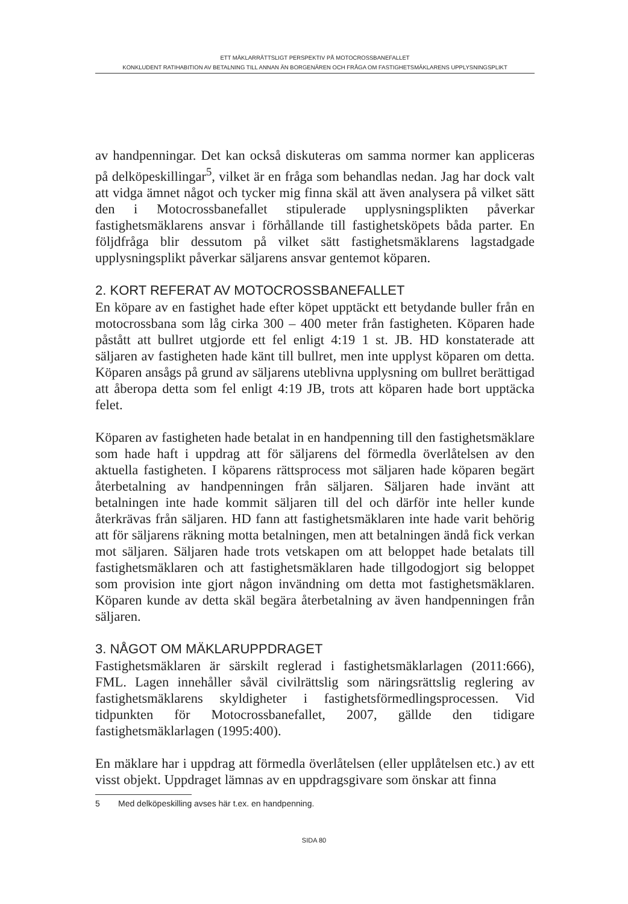ETT MÄKLARRÄTTSLIGT PERSPEKTIV PÅ MOTOCROSSBANEFALLET
KONKLUDENT RATIHABITION AV BETALNING TILL ANNAN ÄN BORGENÄREN OCH FRÅGA OM FASTIGHETSMÄKLARENS UPPLYSNINGSPLIKT
av handpenningar. Det kan också diskuteras om samma normer kan appliceras på delköpeskillingar<sup>5</sup>, vilket är en fråga som behandlas nedan. Jag har dock valt att vidga ämnet något och tycker mig finna skäl att även analysera på vilket sätt den i Motocrossbanefallet stipulerade upplysningsplikten påverkar fastighetsmäklarens ansvar i förhållande till fastighetsköpets båda parter. En följdfråga blir dessutom på vilket sätt fastighetsmäklarens lagstadgade upplysningsplikt påverkar säljarens ansvar gentemot köparen.
2. KORT REFERAT AV MOTOCROSSBANEFALLET
En köpare av en fastighet hade efter köpet upptäckt ett betydande buller från en motocrossbana som låg cirka 300 – 400 meter från fastigheten. Köparen hade påstått att bullret utgjorde ett fel enligt 4:19 1 st. JB. HD konstaterade att säljaren av fastigheten hade känt till bullret, men inte upplyst köparen om detta. Köparen ansågs på grund av säljarens uteblivna upplysning om bullret berättigad att åberopa detta som fel enligt 4:19 JB, trots att köparen hade bort upptäcka felet.
Köparen av fastigheten hade betalat in en handpenning till den fastighetsmäklare som hade haft i uppdrag att för säljarens del förmedla överlåtelsen av den aktuella fastigheten. I köparens rättsprocess mot säljaren hade köparen begärt återbetalning av handpenningen från säljaren. Säljaren hade invänt att betalningen inte hade kommit säljaren till del och därför inte heller kunde återkrävas från säljaren. HD fann att fastighetsmäklaren inte hade varit behörig att för säljarens räkning motta betalningen, men att betalningen ändå fick verkan mot säljaren. Säljaren hade trots vetskapen om att beloppet hade betalats till fastighetsmäklaren och att fastighetsmäklaren hade tillgodogjort sig beloppet som provision inte gjort någon invändning om detta mot fastighetsmäklaren. Köparen kunde av detta skäl begära återbetalning av även handpenningen från säljaren.
3. NÅGOT OM MÄKLARUPPDRAGET
Fastighetsmäklaren är särskilt reglerad i fastighetsmäklarlagen (2011:666), FML. Lagen innehåller såväl civilrättslig som näringsrättslig reglering av fastighetsmäklarens skyldigheter i fastighetsförmedlingsprocessen. Vid tidpunkten för Motocrossbanefallet, 2007, gällde den tidigare fastighetsmäklarlagen (1995:400).
En mäklare har i uppdrag att förmedla överlåtelsen (eller upplåtelsen etc.) av ett visst objekt. Uppdraget lämnas av en uppdragsgivare som önskar att finna
5 Med delköpeskilling avses här t.ex. en handpenning.
SIDA 80